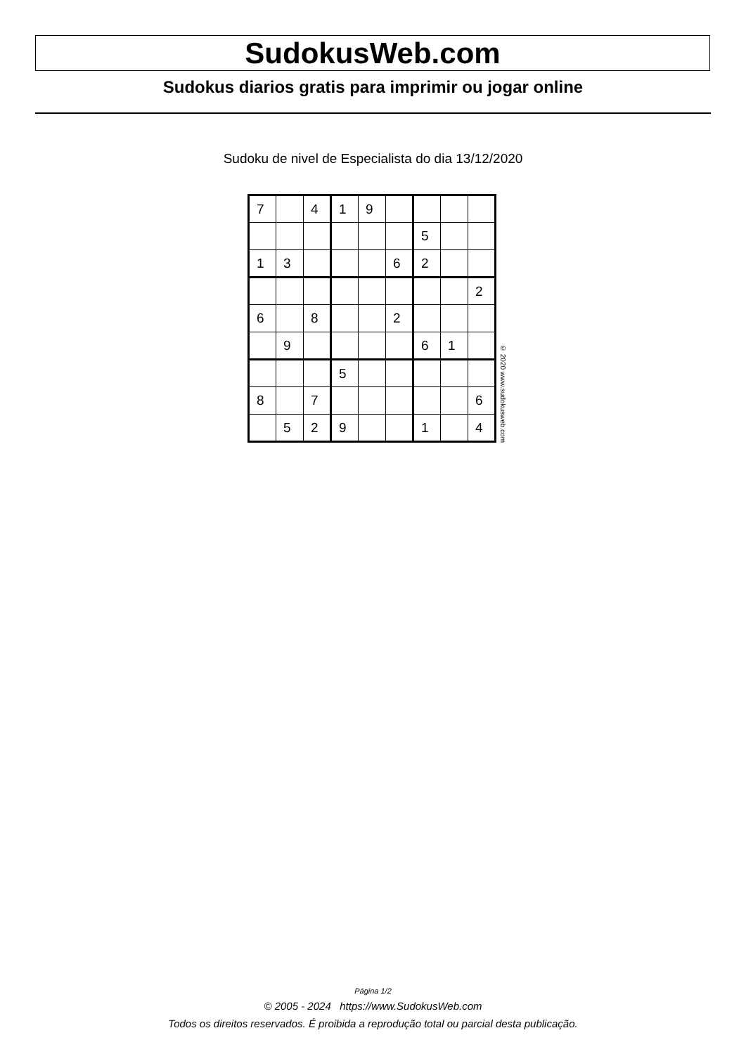SudokusWeb.com
Sudokus diarios gratis para imprimir ou jogar online
Sudoku de nivel de Especialista do dia 13/12/2020
| 7 | | 4 | 1 | 9 | | | | |
| | | | | | | 5 | | |
| 1 | 3 | | | | 6 | 2 | | |
| | | | | | | | | 2 |
| 6 | | 8 | | | 2 | | | |
| | 9 | | | | | 6 | 1 | |
| | | | 5 | | | | | |
| 8 | | 7 | | | | | | 6 |
| | 5 | 2 | 9 | | | 1 | | 4 |
© 2020 www.sudokusweb.com
Página 1/2
© 2005 - 2024 https://www.SudokusWeb.com
Todos os direitos reservados. É proibida a reprodução total ou parcial desta publicação.